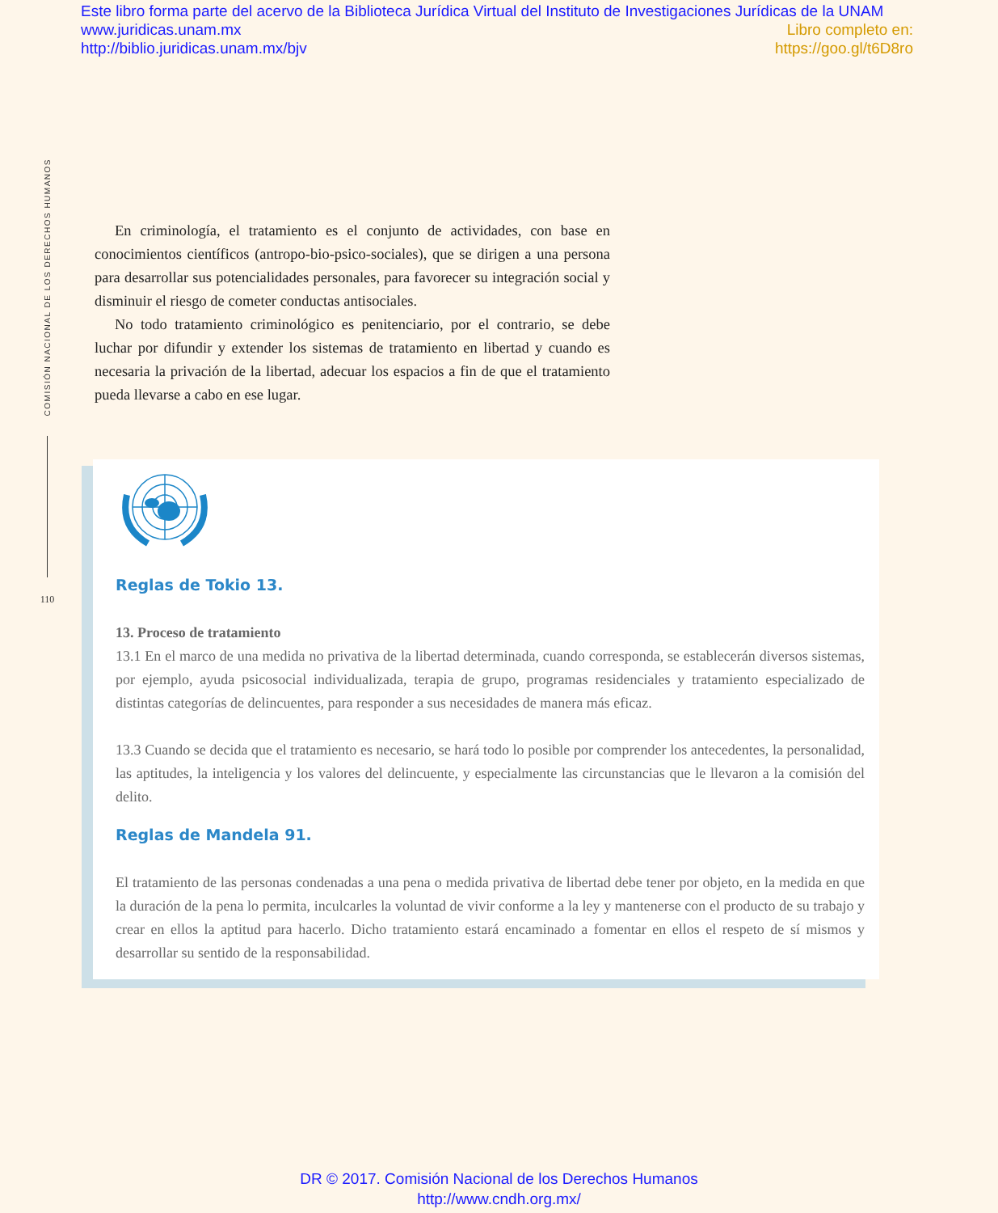Este libro forma parte del acervo de la Biblioteca Jurídica Virtual del Instituto de Investigaciones Jurídicas de la UNAM
www.juridicas.unam.mx Libro completo en:
http://biblio.juridicas.unam.mx/bjv https://goo.gl/t6D8ro
COMISIÓN NACIONAL DE LOS DERECHOS HUMANOS
110
En criminología, el tratamiento es el conjunto de actividades, con base en conocimientos científicos (antropo-bio-psico-sociales), que se dirigen a una persona para desarrollar sus potencialidades personales, para favorecer su integración social y disminuir el riesgo de cometer conductas antisociales.
No todo tratamiento criminológico es penitenciario, por el contrario, se debe luchar por difundir y extender los sistemas de tratamiento en libertad y cuando es necesaria la privación de la libertad, adecuar los espacios a fin de que el tratamiento pueda llevarse a cabo en ese lugar.
Reglas de Tokio 13.
13. Proceso de tratamiento
13.1 En el marco de una medida no privativa de la libertad determinada, cuando corresponda, se establecerán diversos sistemas, por ejemplo, ayuda psicosocial individualizada, terapia de grupo, programas residenciales y tratamiento especializado de distintas categorías de delincuentes, para responder a sus necesidades de manera más eficaz.
13.3 Cuando se decida que el tratamiento es necesario, se hará todo lo posible por comprender los antecedentes, la personalidad, las aptitudes, la inteligencia y los valores del delincuente, y especialmente las circunstancias que le llevaron a la comisión del delito.
Reglas de Mandela 91.
El tratamiento de las personas condenadas a una pena o medida privativa de libertad debe tener por objeto, en la medida en que la duración de la pena lo permita, inculcarles la voluntad de vivir conforme a la ley y mantenerse con el producto de su trabajo y crear en ellos la aptitud para hacerlo. Dicho tratamiento estará encaminado a fomentar en ellos el respeto de sí mismos y desarrollar su sentido de la responsabilidad.
DR © 2017. Comisión Nacional de los Derechos Humanos
http://www.cndh.org.mx/